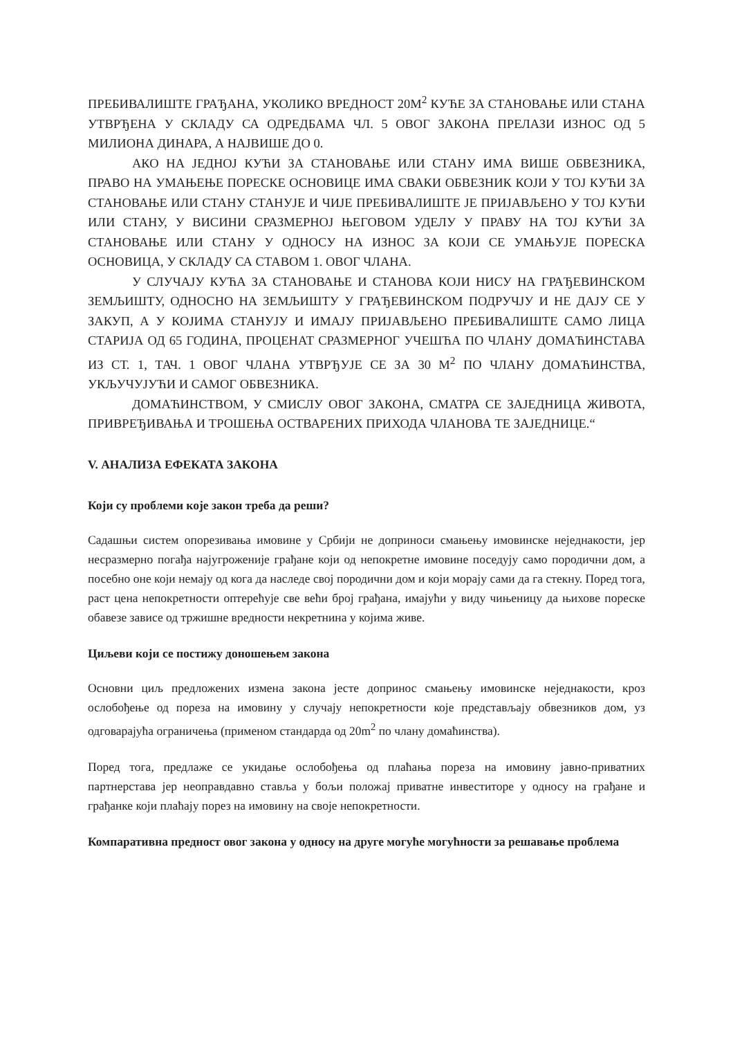ПРЕБИВАЛИШТЕ ГРАЂАНА, УКОЛИКО ВРЕДНОСТ 20М<sup>2</sup> КУЋЕ ЗА СТАНОВАЊЕ ИЛИ СТАНА УТВРЂЕНА У СКЛАДУ СА ОДРЕДБАМА ЧЛ. 5 ОВОГ ЗАКОНА ПРЕЛАЗИ ИЗНОС ОД 5 МИЛИОНА ДИНАРА, А НАЈВИШЕ ДО 0.
АКО НА ЈЕДНОЈ КУЋИ ЗА СТАНОВАЊЕ ИЛИ СТАНУ ИМА ВИШЕ ОБВЕЗНИКА, ПРАВО НА УМАЊЕЊЕ ПОРЕСКЕ ОСНОВИЦЕ ИМА СВАКИ ОБВЕЗНИК КОЈИ У ТОЈ КУЋИ ЗА СТАНОВАЊЕ ИЛИ СТАНУ СТАНУЈЕ И ЧИЈЕ ПРЕБИВАЛИШТЕ ЈЕ ПРИЈАВЉЕНО У ТОЈ КУЋИ ИЛИ СТАНУ, У ВИСИНИ СРАЗМЕРНОЈ ЊЕГОВОМ УДЕЛУ У ПРАВУ НА ТОЈ КУЋИ ЗА СТАНОВАЊЕ ИЛИ СТАНУ У ОДНОСУ НА ИЗНОС ЗА КОЈИ СЕ УМАЊУЈЕ ПОРЕСКА ОСНОВИЦА, У СКЛАДУ СА СТАВОМ 1. ОВОГ ЧЛАНА.
У СЛУЧАЈУ КУЋА ЗА СТАНОВАЊЕ И СТАНОВА КОЈИ НИСУ НА ГРАЂЕВИНСКОМ ЗЕМЉИШТУ, ОДНОСНО НА ЗЕМЉИШТУ У ГРАЂЕВИНСКОМ ПОДРУЧЈУ И НЕ ДАЈУ СЕ У ЗАКУП, А У КОЈИМА СТАНУЈУ И ИМАЈУ ПРИЈАВЉЕНО ПРЕБИВАЛИШТЕ САМО ЛИЦА СТАРИЈА ОД 65 ГОДИНА, ПРОЦЕНАТ СРАЗМЕРНОГ УЧЕШЋА ПО ЧЛАНУ ДОМАЋИНСТАВА ИЗ СТ. 1, ТАЧ. 1 ОВОГ ЧЛАНА УТВРЂУЈЕ СЕ ЗА 30 М<sup>2</sup> ПО ЧЛАНУ ДОМАЋИНСТВА, УКЉУЧУЈУЋИ И САМОГ ОБВЕЗНИКА.
ДОМАЋИНСТВОМ, У СМИСЛУ ОВОГ ЗАКОНА, СМАТРА СЕ ЗАЈЕДНИЦА ЖИВОТА, ПРИВРЕЂИВАЊА И ТРОШЕЊА ОСТВАРЕНИХ ПРИХОДА ЧЛАНОВА ТЕ ЗАЈЕДНИЦЕ.“
V. АНАЛИЗА ЕФЕКАТА ЗАКОНА
Који су проблеми које закон треба да реши?
Садашњи систем опорезивања имовине у Србији не доприноси смањењу имовинске неједнакости, јер несразмерно погађа најугроженије грађане који од непокретне имовине поседују само породични дом, а посебно оне који немају од кога да наследе свој породични дом и који морају сами да га стекну. Поред тога, раст цена непокретности оптерећује све већи број грађана, имајући у виду чињеницу да њихове пореске обавезе зависе од тржишне вредности некретнина у којима живе.
Циљеви који се постижу доношењем закона
Основни циљ предложених измена закона јесте допринос смањењу имовинске неједнакости, кроз ослобођење од пореза на имовину у случају непокретности које представљају обвезников дом, уз одговарајућа ограничења (применом стандарда од 20m<sup>2</sup> по члану домаћинства).
Поред тога, предлаже се укидање ослобођења од плаћања пореза на имовину јавно-приватних партнерстава јер неоправдавно ставља у бољи положај приватне инвеститоре у односу на грађане и грађанке који плаћају порез на имовину на своје непокретности.
Компаративна предност овог закона у односу на друге могуће могућности за решавање проблема